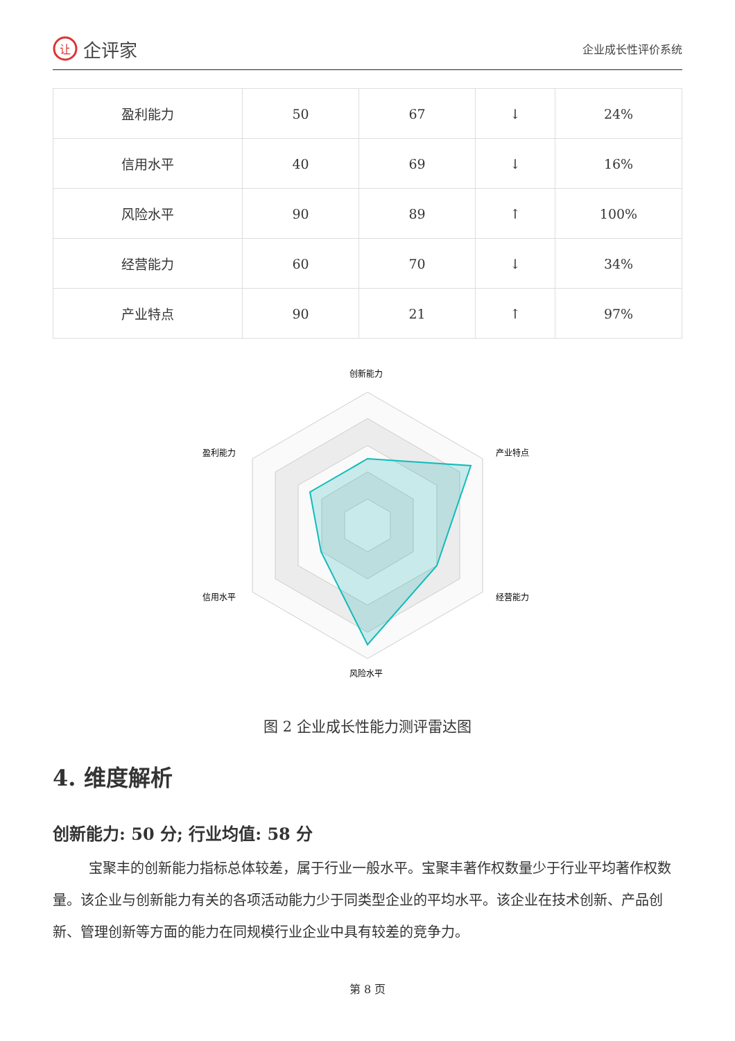让
企评家
企业成长性评价系统
| 盈利能力 | 50 | 67 | ↓ | 24% |
| 信用水平 | 40 | 69 | ↓ | 16% |
| 风险水平 | 90 | 89 | ↑ | 100% |
| 经营能力 | 60 | 70 | ↓ | 34% |
| 产业特点 | 90 | 21 | ↑ | 97% |
创新能力
产业特点
经营能力
风险水平
信用水平
盈利能力
图 2 企业成长性能力测评雷达图
4. 维度解析
创新能力: 50 分; 行业均值: 58 分
宝聚丰的创新能力指标总体较差，属于行业一般水平。宝聚丰著作权数量少于行业平均著作权数量。该企业与创新能力有关的各项活动能力少于同类型企业的平均水平。该企业在技术创新、产品创新、管理创新等方面的能力在同规模行业企业中具有较差的竞争力。
第 8 页